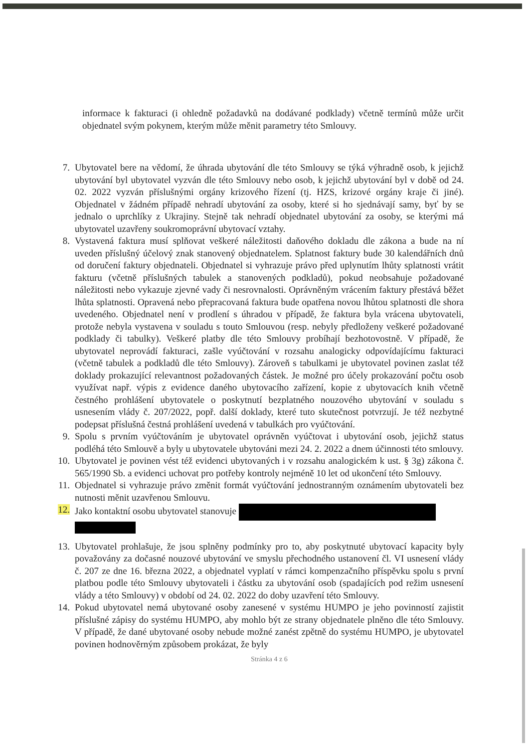informace k fakturaci (i ohledně požadavků na dodávané podklady) včetně termínů může určit objednatel svým pokynem, kterým může měnit parametry této Smlouvy.
7. Ubytovatel bere na vědomí, že úhrada ubytování dle této Smlouvy se týká výhradně osob, k jejichž ubytování byl ubytovatel vyzván dle této Smlouvy nebo osob, k jejichž ubytování byl v době od 24. 02. 2022 vyzván příslušnými orgány krizového řízení (tj. HZS, krizové orgány kraje či jiné). Objednatel v žádném případě nehradí ubytování za osoby, které si ho sjednávají samy, byť by se jednalo o uprchlíky z Ukrajiny. Stejně tak nehradí objednatel ubytování za osoby, se kterými má ubytovatel uzavřeny soukromoprávní ubytovací vztahy.
8. Vystavená faktura musí splňovat veškeré náležitosti daňového dokladu dle zákona a bude na ní uveden příslušný účelový znak stanovený objednatelem. Splatnost faktury bude 30 kalendářních dnů od doručení faktury objednateli. Objednatel si vyhrazuje právo před uplynutím lhůty splatnosti vrátit fakturu (včetně příslušných tabulek a stanovených podkladů), pokud neobsahuje požadované náležitosti nebo vykazuje zjevné vady či nesrovnalosti. Oprávněným vrácením faktury přestává běžet lhůta splatnosti. Opravená nebo přepracovaná faktura bude opatřena novou lhůtou splatnosti dle shora uvedeného. Objednatel není v prodlení s úhradou v případě, že faktura byla vrácena ubytovateli, protože nebyla vystavena v souladu s touto Smlouvou (resp. nebyly předloženy veškeré požadované podklady či tabulky). Veškeré platby dle této Smlouvy probíhají bezhotovostně. V případě, že ubytovatel neprovádí fakturaci, zašle vyúčtování v rozsahu analogicky odpovídajícímu fakturaci (včetně tabulek a podkladů dle této Smlouvy). Zároveň s tabulkami je ubytovatel povinen zaslat též doklady prokazující relevantnost požadovaných částek. Je možné pro účely prokazování počtu osob využívat např. výpis z evidence daného ubytovacího zařízení, kopie z ubytovacích knih včetně čestného prohlášení ubytovatele o poskytnutí bezplatného nouzového ubytování v souladu s usnesením vlády č. 207/2022, popř. další doklady, které tuto skutečnost potvrzují. Je též nezbytné podepsat příslušná čestná prohlášení uvedená v tabulkách pro vyúčtování.
9. Spolu s prvním vyúčtováním je ubytovatel oprávněn vyúčtovat i ubytování osob, jejichž status podléhá této Smlouvě a byly u ubytovatele ubytováni mezi 24. 2. 2022 a dnem účinnosti této smlouvy.
10.
Ubytovatel je povinen vést též evidenci ubytovaných i v rozsahu analogickém k ust. § 3g) zákona č. 565/1990 Sb. a evidenci uchovat pro potřeby kontroly nejméně 10 let od ukončení této Smlouvy.
11.
Objednatel si vyhrazuje právo změnit formát vyúčtování jednostranným oznámením ubytovateli bez nutnosti měnit uzavřenou Smlouvu.
12.
Jako kontaktní osobu ubytovatel stanovuje
13.
Ubytovatel prohlašuje, že jsou splněny podmínky pro to, aby poskytnuté ubytovací kapacity byly považovány za dočasné nouzové ubytování ve smyslu přechodného ustanovení čl. VI usnesení vlády č. 207 ze dne 16. března 2022, a objednatel vyplatí v rámci kompenzačního příspěvku spolu s první platbou podle této Smlouvy ubytovateli i částku za ubytování osob (spadajících pod režim usnesení vlády a této Smlouvy) v období od 24. 02. 2022 do doby uzavření této Smlouvy.
14.
Pokud ubytovatel nemá ubytované osoby zanesené v systému HUMPO je jeho povinností zajistit příslušné zápisy do systému HUMPO, aby mohlo být ze strany objednatele plněno dle této Smlouvy. V případě, že dané ubytované osoby nebude možné zanést zpětně do systému HUMPO, je ubytovatel povinen hodnověrným způsobem prokázat, že byly
Stránka 4 z 6